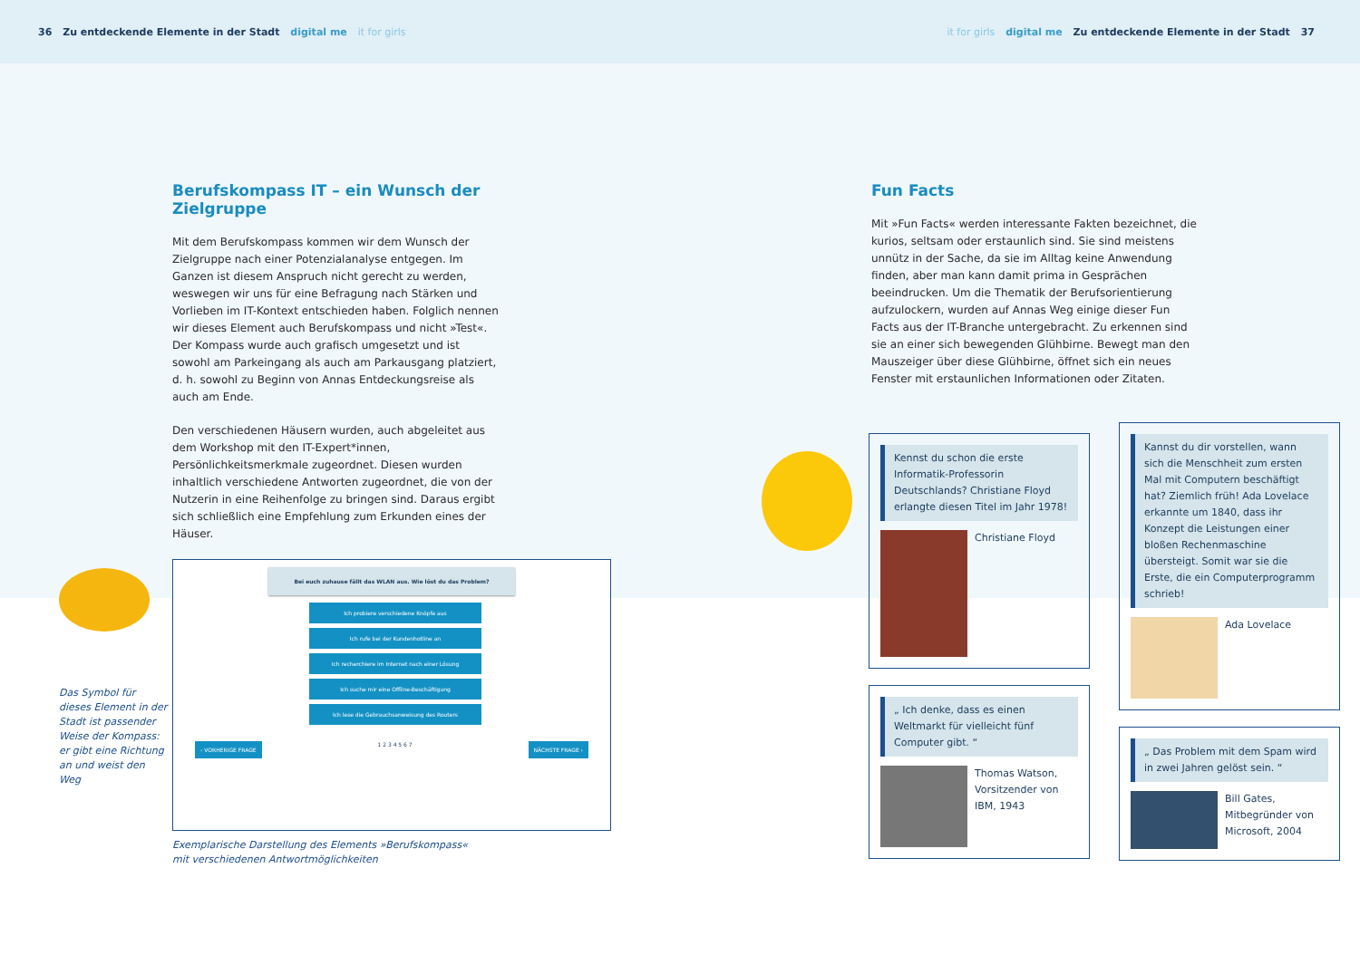36 Zu entdeckende Elemente in der Stadt digital me it for girls
it for girls digital me Zu entdeckende Elemente in der Stadt 37
Berufskompass IT – ein Wunsch der Zielgruppe
Mit dem Berufskompass kommen wir dem Wunsch der Zielgruppe nach einer Potenzialanalyse entgegen. Im Ganzen ist diesem Anspruch nicht gerecht zu werden, weswegen wir uns für eine Befragung nach Stärken und Vorlieben im IT-Kontext entschieden haben. Folglich nennen wir dieses Element auch Berufskompass und nicht »Test«. Der Kompass wurde auch grafisch umgesetzt und ist sowohl am Parkeingang als auch am Parkausgang platziert, d. h. sowohl zu Beginn von Annas Entdeckungsreise als auch am Ende.
Den verschiedenen Häusern wurden, auch abgeleitet aus dem Workshop mit den IT-Expert*innen, Persönlichkeitsmerkmale zugeordnet. Diesen wurden inhaltlich verschiedene Antworten zugeordnet, die von der Nutzerin in eine Reihenfolge zu bringen sind. Daraus ergibt sich schließlich eine Empfehlung zum Erkunden eines der Häuser.
Das Symbol für dieses Element in der Stadt ist passender Weise der Kompass: er gibt eine Richtung an und weist den Weg
Bei euch zuhause fällt das WLAN aus. Wie löst du das Problem?
Ich probiere verschiedene Knöpfe aus
Ich rufe bei der Kundenhotline an
Ich recherchiere im Internet nach einer Lösung
Ich suche mir eine Offline-Beschäftigung
Ich lese die Gebrauchsanweisung des Routers
‹ VORHERIGE FRAGE 1 2 3 4 5 6 7 NÄCHSTE FRAGE ›
Exemplarische Darstellung des Elements »Berufskompass«
mit verschiedenen Antwortmöglichkeiten
Fun Facts
Mit »Fun Facts« werden interessante Fakten bezeichnet, die kurios, seltsam oder erstaunlich sind. Sie sind meistens unnütz in der Sache, da sie im Alltag keine Anwendung finden, aber man kann damit prima in Gesprächen beeindrucken. Um die Thematik der Berufsorientierung aufzulockern, wurden auf Annas Weg einige dieser Fun Facts aus der IT-Branche untergebracht. Zu erkennen sind sie an einer sich bewegenden Glühbirne. Bewegt man den Mauszeiger über diese Glühbirne, öffnet sich ein neues Fenster mit erstaunlichen Informationen oder Zitaten.
Kennst du schon die erste Informatik-Professorin Deutschlands? Christiane Floyd erlangte diesen Titel im Jahr 1978!
Christiane Floyd
„ Ich denke, dass es einen Weltmarkt für vielleicht fünf Computer gibt. “
Thomas Watson, Vorsitzender von IBM, 1943
Kannst du dir vorstellen, wann sich die Menschheit zum ersten Mal mit Computern beschäftigt hat? Ziemlich früh! Ada Lovelace erkannte um 1840, dass ihr Konzept die Leistungen einer bloßen Rechenmaschine übersteigt. Somit war sie die Erste, die ein Computerprogramm schrieb!
Ada Lovelace
„ Das Problem mit dem Spam wird in zwei Jahren gelöst sein. “
Bill Gates, Mitbegründer von Microsoft, 2004